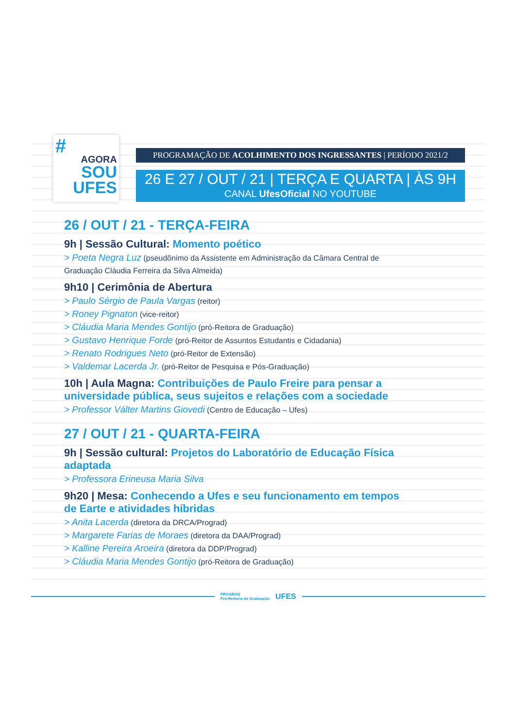#
AGORA
SOU
UFES
PROGRAMAÇÃO DE ACOLHIMENTO DOS INGRESSANTES | PERÍODO 2021/2
26 E 27 / OUT / 21 | TERÇA E QUARTA | ÀS 9H
CANAL UfesOficial NO YOUTUBE
26 / OUT / 21 - TERÇA-FEIRA
9h | Sessão Cultural: Momento poético
> Poeta Negra Luz (pseudônimo da Assistente em Administração da Câmara Central de Graduação Cláudia Ferreira da Silva Almeida)
9h10 | Cerimônia de Abertura
> Paulo Sérgio de Paula Vargas (reitor)
> Roney Pignaton (vice-reitor)
> Cláudia Maria Mendes Gontijo (pró-Reitora de Graduação)
> Gustavo Henrique Forde (pró-Reitor de Assuntos Estudantis e Cidadania)
> Renato Rodrigues Neto (pró-Reitor de Extensão)
> Valdemar Lacerda Jr. (pró-Reitor de Pesquisa e Pós-Graduação)
10h | Aula Magna: Contribuições de Paulo Freire para pensar a universidade pública, seus sujeitos e relações com a sociedade
> Professor Válter Martins Giovedi (Centro de Educação – Ufes)
27 / OUT / 21 - QUARTA-FEIRA
9h | Sessão cultural: Projetos do Laboratório de Educação Física adaptada
> Professora Erineusa Maria Silva
9h20 | Mesa: Conhecendo a Ufes e seu funcionamento em tempos de Earte e atividades híbridas
> Anita Lacerda (diretora da DRCA/Prograd)
> Margarete Farias de Moraes (diretora da DAA/Prograd)
> Kalline Pereira Aroeira (diretora da DDP/Prograd)
> Cláudia Maria Mendes Gontijo (pró-Reitora de Graduação)
PROGRAD
Pró-Reitoria de Graduação UFES